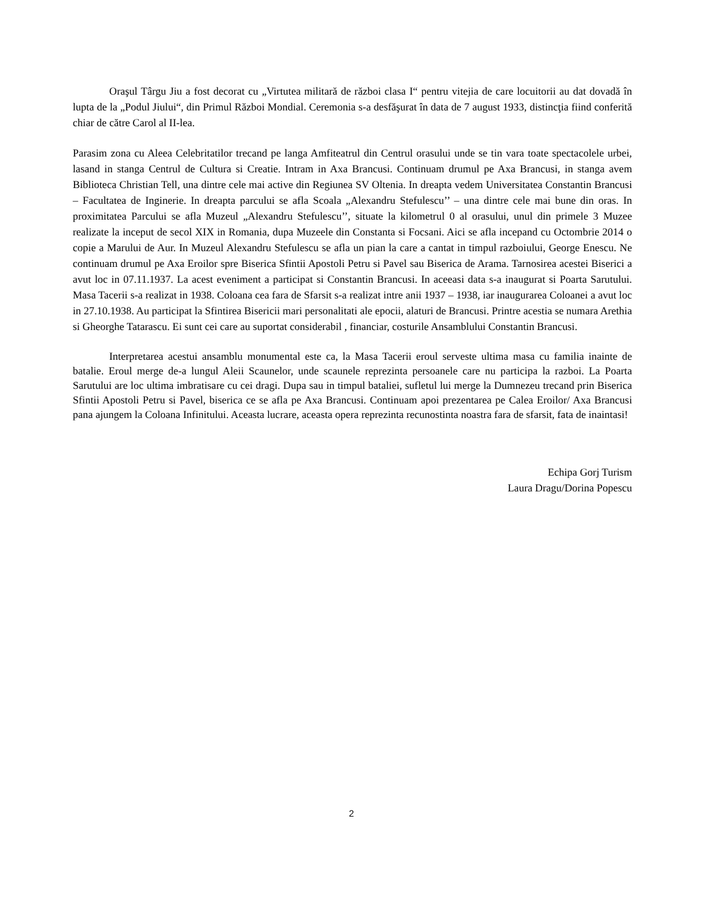Oraşul Târgu Jiu a fost decorat cu „Virtutea militară de război clasa I“ pentru vitejia de care locuitorii au dat dovadă în lupta de la „Podul Jiului“, din Primul Război Mondial. Ceremonia s-a desfăşurat în data de 7 august 1933, distincţia fiind conferită chiar de către Carol al II-lea.
Parasim zona cu Aleea Celebritatilor trecand pe langa Amfiteatrul din Centrul orasului unde se tin vara toate spectacolele urbei, lasand in stanga Centrul de Cultura si Creatie. Intram in Axa Brancusi. Continuam drumul pe Axa Brancusi, in stanga avem Biblioteca Christian Tell, una dintre cele mai active din Regiunea SV Oltenia. In dreapta vedem Universitatea Constantin Brancusi – Facultatea de Inginerie. In dreapta parcului se afla Scoala „Alexandru Stefulescu’’ – una dintre cele mai bune din oras. In proximitatea Parcului se afla Muzeul „Alexandru Stefulescu’’, situate la kilometrul 0 al orasului, unul din primele 3 Muzee realizate la inceput de secol XIX in Romania, dupa Muzeele din Constanta si Focsani. Aici se afla incepand cu Octombrie 2014 o copie a Marului de Aur. In Muzeul Alexandru Stefulescu se afla un pian la care a cantat in timpul razboiului, George Enescu. Ne continuam drumul pe Axa Eroilor spre Biserica Sfintii Apostoli Petru si Pavel sau Biserica de Arama. Tarnosirea acestei Biserici a avut loc in 07.11.1937. La acest eveniment a participat si Constantin Brancusi. In aceeasi data s-a inaugurat si Poarta Sarutului. Masa Tacerii s-a realizat in 1938. Coloana cea fara de Sfarsit s-a realizat intre anii 1937 – 1938, iar inaugurarea Coloanei a avut loc in 27.10.1938. Au participat la Sfintirea Bisericii mari personalitati ale epocii, alaturi de Brancusi. Printre acestia se numara Arethia si Gheorghe Tatarascu. Ei sunt cei care au suportat considerabil , financiar, costurile Ansamblului Constantin Brancusi.
Interpretarea acestui ansamblu monumental este ca, la Masa Tacerii eroul serveste ultima masa cu familia inainte de batalie. Eroul merge de-a lungul Aleii Scaunelor, unde scaunele reprezinta persoanele care nu participa la razboi. La Poarta Sarutului are loc ultima imbratisare cu cei dragi. Dupa sau in timpul bataliei, sufletul lui merge la Dumnezeu trecand prin Biserica Sfintii Apostoli Petru si Pavel, biserica ce se afla pe Axa Brancusi. Continuam apoi prezentarea pe Calea Eroilor/ Axa Brancusi pana ajungem la Coloana Infinitului. Aceasta lucrare, aceasta opera reprezinta recunostinta noastra fara de sfarsit, fata de inaintasi!
Echipa Gorj Turism
Laura Dragu/Dorina Popescu
2